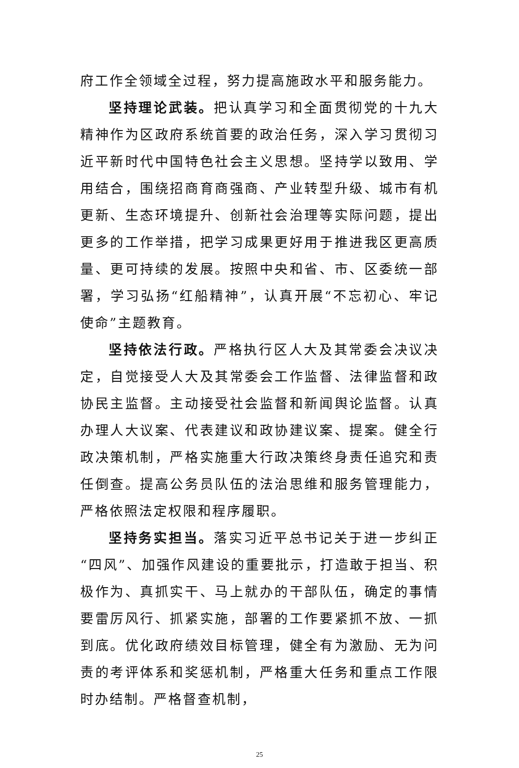府工作全领域全过程，努力提高施政水平和服务能力。
坚持理论武装。把认真学习和全面贯彻党的十九大精神作为区政府系统首要的政治任务，深入学习贯彻习近平新时代中国特色社会主义思想。坚持学以致用、学用结合，围绕招商育商强商、产业转型升级、城市有机更新、生态环境提升、创新社会治理等实际问题，提出更多的工作举措，把学习成果更好用于推进我区更高质量、更可持续的发展。按照中央和省、市、区委统一部署，学习弘扬“红船精神”，认真开展“不忘初心、牢记使命”主题教育。
坚持依法行政。严格执行区人大及其常委会决议决定，自觉接受人大及其常委会工作监督、法律监督和政协民主监督。主动接受社会监督和新闻舆论监督。认真办理人大议案、代表建议和政协建议案、提案。健全行政决策机制，严格实施重大行政决策终身责任追究和责任倒查。提高公务员队伍的法治思维和服务管理能力，严格依照法定权限和程序履职。
坚持务实担当。落实习近平总书记关于进一步纠正“四风”、加强作风建设的重要批示，打造敢于担当、积极作为、真抓实干、马上就办的干部队伍，确定的事情要雷厉风行、抓紧实施，部署的工作要紧抓不放、一抓到底。优化政府绩效目标管理，健全有为激励、无为问责的考评体系和奖惩机制，严格重大任务和重点工作限时办结制。严格督查机制，
25